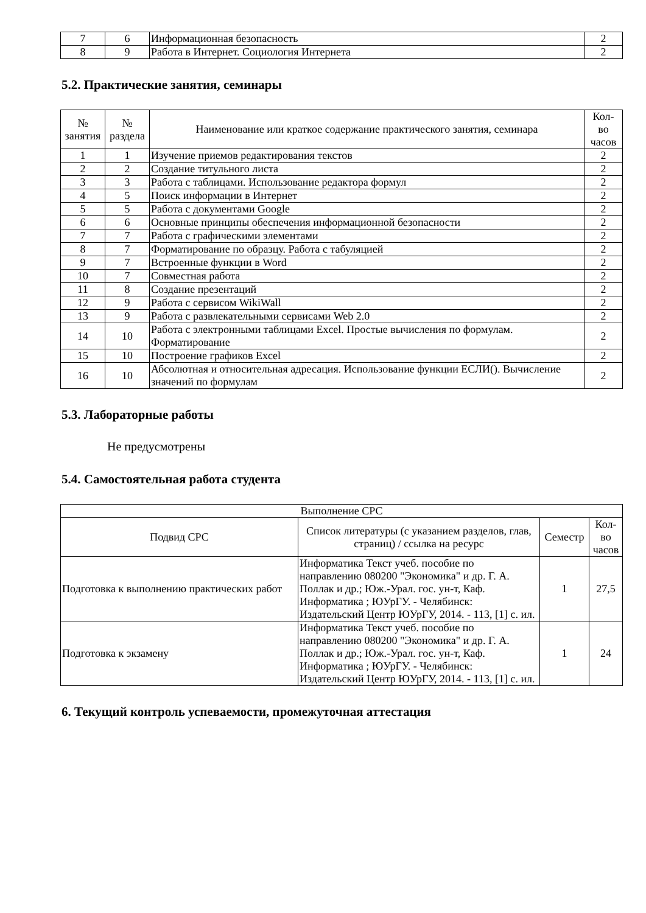| 7 | 6 | Информационная безопасность | 2 |
| 8 | 9 | Работа в Интернет. Социология Интернета | 2 |
5.2. Практические занятия, семинары
| № занятия | № раздела | Наименование или краткое содержание практического занятия, семинара | Кол- во часов |
| --- | --- | --- | --- |
| 1 | 1 | Изучение приемов редактирования текстов | 2 |
| 2 | 2 | Создание титульного листа | 2 |
| 3 | 3 | Работа с таблицами. Использование редактора формул | 2 |
| 4 | 5 | Поиск информации в Интернет | 2 |
| 5 | 5 | Работа с документами Google | 2 |
| 6 | 6 | Основные принципы обеспечения информационной безопасности | 2 |
| 7 | 7 | Работа с графическими элементами | 2 |
| 8 | 7 | Форматирование по образцу. Работа с табуляцией | 2 |
| 9 | 7 | Встроенные функции в Word | 2 |
| 10 | 7 | Совместная работа | 2 |
| 11 | 8 | Создание презентаций | 2 |
| 12 | 9 | Работа с сервисом WikiWall | 2 |
| 13 | 9 | Работа с развлекательными сервисами Web 2.0 | 2 |
| 14 | 10 | Работа с электронными таблицами Excel. Простые вычисления по формулам. Форматирование | 2 |
| 15 | 10 | Построение графиков Excel | 2 |
| 16 | 10 | Абсолютная и относительная адресация. Использование функции ЕСЛИ(). Вычисление значений по формулам | 2 |
5.3. Лабораторные работы
Не предусмотрены
5.4. Самостоятельная работа студента
| Выполнение СРС | | | |
| Подвид СРС | Список литературы (с указанием разделов, глав, страниц) / ссылка на ресурс | Семестр | Кол- во часов |
| Подготовка к выполнению практических работ | Информатика Текст учеб. пособие по направлению 080200 "Экономика" и др. Г. А. Поллак и др.; Юж.-Урал. гос. ун-т, Каф. Информатика ; ЮУрГУ. - Челябинск: Издательский Центр ЮУрГУ, 2014. - 113, [1] с. ил. | 1 | 27,5 |
| Подготовка к экзамену | Информатика Текст учеб. пособие по направлению 080200 "Экономика" и др. Г. А. Поллак и др.; Юж.-Урал. гос. ун-т, Каф. Информатика ; ЮУрГУ. - Челябинск: Издательский Центр ЮУрГУ, 2014. - 113, [1] с. ил. | 1 | 24 |
6. Текущий контроль успеваемости, промежуточная аттестация